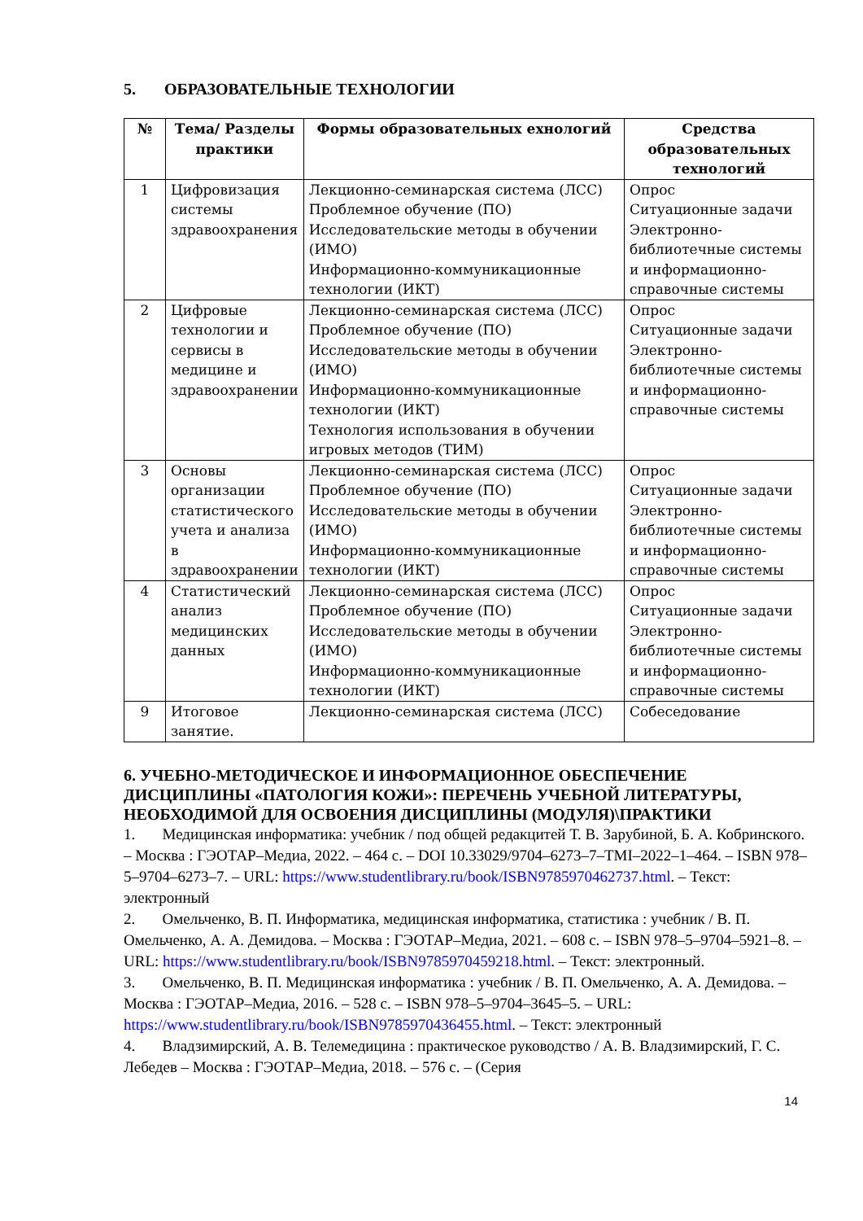5. ОБРАЗОВАТЕЛЬНЫЕ ТЕХНОЛОГИИ
| № | Тема/ Разделы практики | Формы образовательных ехнологий | Средства образовательных технологий |
| --- | --- | --- | --- |
| 1 | Цифровизация системы здравоохранения | Лекционно-семинарская система (ЛСС) Проблемное обучение (ПО) Исследовательские методы в обучении (ИМО) Информационно-коммуникационные технологии (ИКТ) | Опрос Ситуационные задачи Электронно-библиотечные системы и информационно-справочные системы |
| 2 | Цифровые технологии и сервисы в медицине и здравоохранении | Лекционно-семинарская система (ЛСС) Проблемное обучение (ПО) Исследовательские методы в обучении (ИМО) Информационно-коммуникационные технологии (ИКТ) Технология использования в обучении игровых методов (ТИМ) | Опрос Ситуационные задачи Электронно-библиотечные системы и информационно-справочные системы |
| 3 | Основы организации статистического учета и анализа в здравоохранении | Лекционно-семинарская система (ЛСС) Проблемное обучение (ПО) Исследовательские методы в обучении (ИМО) Информационно-коммуникационные технологии (ИКТ) | Опрос Ситуационные задачи Электронно-библиотечные системы и информационно-справочные системы |
| 4 | Статистический анализ медицинских данных | Лекционно-семинарская система (ЛСС) Проблемное обучение (ПО) Исследовательские методы в обучении (ИМО) Информационно-коммуникационные технологии (ИКТ) | Опрос Ситуационные задачи Электронно-библиотечные системы и информационно-справочные системы |
| 9 | Итоговое занятие. | Лекционно-семинарская система (ЛСС) | Собеседование |
6. УЧЕБНО-МЕТОДИЧЕСКОЕ И ИНФОРМАЦИОННОЕ ОБЕСПЕЧЕНИЕ ДИСЦИПЛИНЫ «ПАТОЛОГИЯ КОЖИ»: ПЕРЕЧЕНЬ УЧЕБНОЙ ЛИТЕРАТУРЫ, НЕОБХОДИМОЙ ДЛЯ ОСВОЕНИЯ ДИСЦИПЛИНЫ (МОДУЛЯ)\ПРАКТИКИ
1. Медицинская информатика: учебник / под общей редакцитей Т. В. Зарубиной, Б. А. Кобринского. – Москва : ГЭОТАР–Медиа, 2022. – 464 с. – DOI 10.33029/9704–6273–7–TMI–2022–1–464. – ISBN 978–5–9704–6273–7. – URL: https://www.studentlibrary.ru/book/ISBN9785970462737.html. – Текст: электронный
2. Омельченко, В. П. Информатика, медицинская информатика, статистика : учебник / В. П. Омельченко, А. А. Демидова. – Москва : ГЭОТАР–Медиа, 2021. – 608 с. – ISBN 978–5–9704–5921–8. – URL: https://www.studentlibrary.ru/book/ISBN9785970459218.html. – Текст: электронный.
3. Омельченко, В. П. Медицинская информатика : учебник / В. П. Омельченко, А. А. Демидова. – Москва : ГЭОТАР–Медиа, 2016. – 528 с. – ISBN 978–5–9704–3645–5. – URL: https://www.studentlibrary.ru/book/ISBN9785970436455.html. – Текст: электронный
4. Владзимирский, А. В. Телемедицина : практическое руководство / А. В. Владзимирский, Г. С. Лебедев – Москва : ГЭОТАР–Медиа, 2018. – 576 с. – (Серия
14